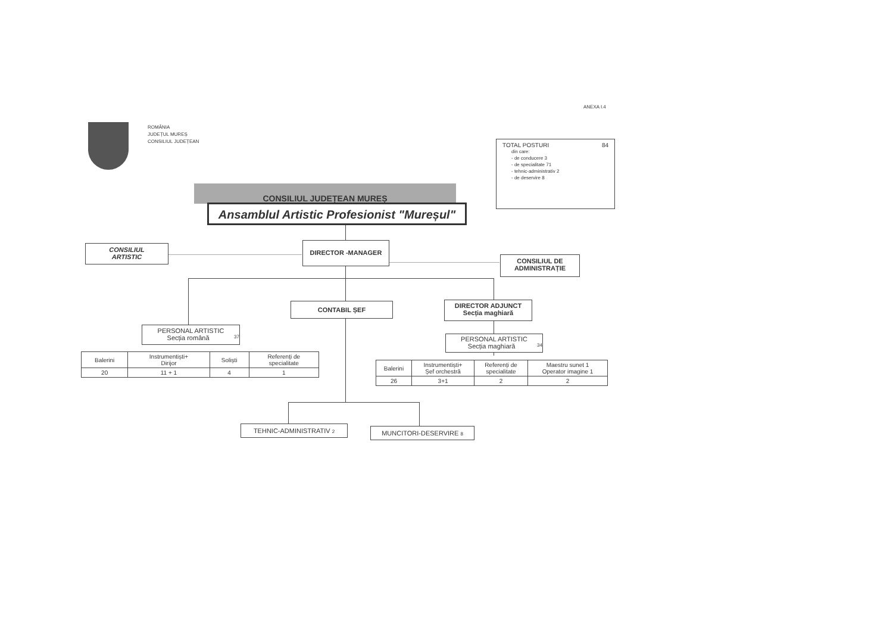ANEXA I.4
ROMÂNIA
JUDEȚUL MUREȘ
CONSILIUL JUDEȚEAN
TOTAL POSTURI 84
din care:
- de conducere 3
- de specialitate 71
- tehnic-administrativ 2
- de deservire 8
CONSILIUL JUDEȚEAN MUREȘ
Ansamblul Artistic Profesionist "Mureșul"
CONSILIUL
ARTISTIC
DIRECTOR -MANAGER
CONSILIUL DE
ADMINISTRAȚIE
CONTABIL ȘEF
DIRECTOR ADJUNCT
Secția maghiară
PERSONAL ARTISTIC
Secția română 37
PERSONAL ARTISTIC
Secția maghiară 34
| Balerini | Instrumentiști+ Dirijor | Soliști | Referenți de specialitate |
| 20 | 11 + 1 | 4 | 1 |
| Balerini | Instrumentiști+ Șef orchestră | Referenți de specialitate | Maestru sunet 1 Operator imagine 1 |
| 26 | 3+1 | 2 | 2 |
TEHNIC-ADMINISTRATIV 2 MUNCITORI-DESERVIRE 8